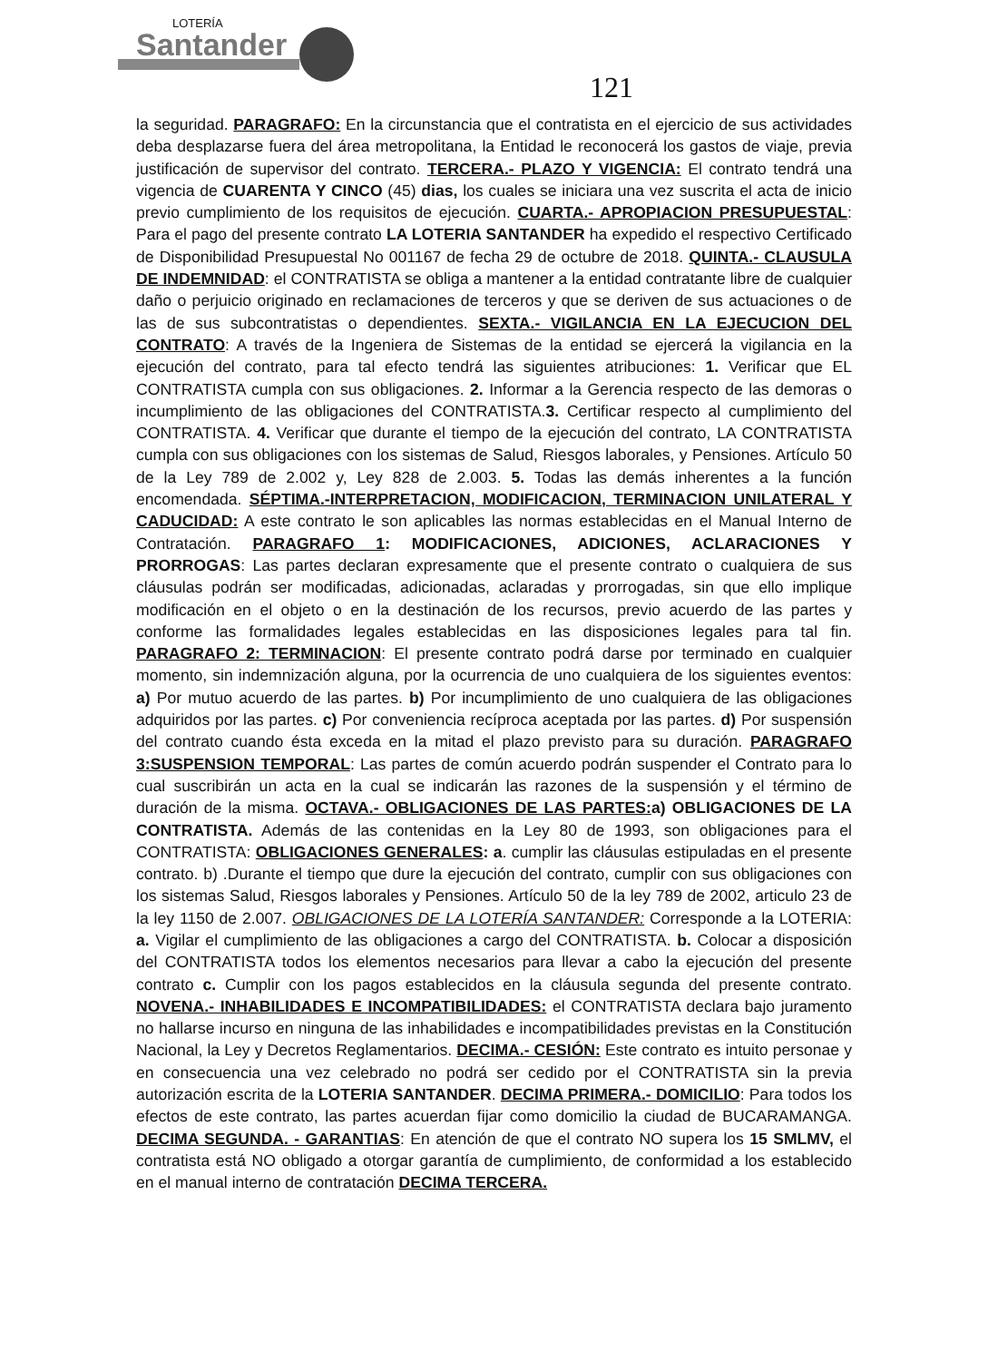LOTERÍA
Santander
121
la seguridad. PARAGRAFO: En la circunstancia que el contratista en el ejercicio de sus actividades deba desplazarse fuera del área metropolitana, la Entidad le reconocerá los gastos de viaje, previa justificación de supervisor del contrato. TERCERA.- PLAZO Y VIGENCIA: El contrato tendrá una vigencia de CUARENTA Y CINCO (45) dias, los cuales se iniciara una vez suscrita el acta de inicio previo cumplimiento de los requisitos de ejecución. CUARTA.- APROPIACION PRESUPUESTAL: Para el pago del presente contrato LA LOTERIA SANTANDER ha expedido el respectivo Certificado de Disponibilidad Presupuestal No 001167 de fecha 29 de octubre de 2018. QUINTA.- CLAUSULA DE INDEMNIDAD: el CONTRATISTA se obliga a mantener a la entidad contratante libre de cualquier daño o perjuicio originado en reclamaciones de terceros y que se deriven de sus actuaciones o de las de sus subcontratistas o dependientes. SEXTA.- VIGILANCIA EN LA EJECUCION DEL CONTRATO: A través de la Ingeniera de Sistemas de la entidad se ejercerá la vigilancia en la ejecución del contrato, para tal efecto tendrá las siguientes atribuciones: 1. Verificar que EL CONTRATISTA cumpla con sus obligaciones. 2. Informar a la Gerencia respecto de las demoras o incumplimiento de las obligaciones del CONTRATISTA.3. Certificar respecto al cumplimiento del CONTRATISTA. 4. Verificar que durante el tiempo de la ejecución del contrato, LA CONTRATISTA cumpla con sus obligaciones con los sistemas de Salud, Riesgos laborales, y Pensiones. Artículo 50 de la Ley 789 de 2.002 y, Ley 828 de 2.003. 5. Todas las demás inherentes a la función encomendada. SÉPTIMA.-INTERPRETACION, MODIFICACION, TERMINACION UNILATERAL Y CADUCIDAD: A este contrato le son aplicables las normas establecidas en el Manual Interno de Contratación. PARAGRAFO 1: MODIFICACIONES, ADICIONES, ACLARACIONES Y PRORROGAS: Las partes declaran expresamente que el presente contrato o cualquiera de sus cláusulas podrán ser modificadas, adicionadas, aclaradas y prorrogadas, sin que ello implique modificación en el objeto o en la destinación de los recursos, previo acuerdo de las partes y conforme las formalidades legales establecidas en las disposiciones legales para tal fin. PARAGRAFO 2: TERMINACION: El presente contrato podrá darse por terminado en cualquier momento, sin indemnización alguna, por la ocurrencia de uno cualquiera de los siguientes eventos: a) Por mutuo acuerdo de las partes. b) Por incumplimiento de uno cualquiera de las obligaciones adquiridos por las partes. c) Por conveniencia recíproca aceptada por las partes. d) Por suspensión del contrato cuando ésta exceda en la mitad el plazo previsto para su duración. PARAGRAFO 3:SUSPENSION TEMPORAL: Las partes de común acuerdo podrán suspender el Contrato para lo cual suscribirán un acta en la cual se indicarán las razones de la suspensión y el término de duración de la misma. OCTAVA.- OBLIGACIONES DE LAS PARTES: a) OBLIGACIONES DE LA CONTRATISTA. Además de las contenidas en la Ley 80 de 1993, son obligaciones para el CONTRATISTA: OBLIGACIONES GENERALES: a. cumplir las cláusulas estipuladas en el presente contrato. b) .Durante el tiempo que dure la ejecución del contrato, cumplir con sus obligaciones con los sistemas Salud, Riesgos laborales y Pensiones. Artículo 50 de la ley 789 de 2002, articulo 23 de la ley 1150 de 2.007. OBLIGACIONES DE LA LOTERÍA SANTANDER: Corresponde a la LOTERIA: a. Vigilar el cumplimiento de las obligaciones a cargo del CONTRATISTA. b. Colocar a disposición del CONTRATISTA todos los elementos necesarios para llevar a cabo la ejecución del presente contrato c. Cumplir con los pagos establecidos en la cláusula segunda del presente contrato. NOVENA.- INHABILIDADES E INCOMPATIBILIDADES: el CONTRATISTA declara bajo juramento no hallarse incurso en ninguna de las inhabilidades e incompatibilidades previstas en la Constitución Nacional, la Ley y Decretos Reglamentarios. DECIMA.- CESIÓN: Este contrato es intuito personae y en consecuencia una vez celebrado no podrá ser cedido por el CONTRATISTA sin la previa autorización escrita de la LOTERIA SANTANDER. DECIMA PRIMERA.- DOMICILIO: Para todos los efectos de este contrato, las partes acuerdan fijar como domicilio la ciudad de BUCARAMANGA. DECIMA SEGUNDA. - GARANTIAS: En atención de que el contrato NO supera los 15 SMLMV, el contratista está NO obligado a otorgar garantía de cumplimiento, de conformidad a los establecido en el manual interno de contratación DECIMA TERCERA.